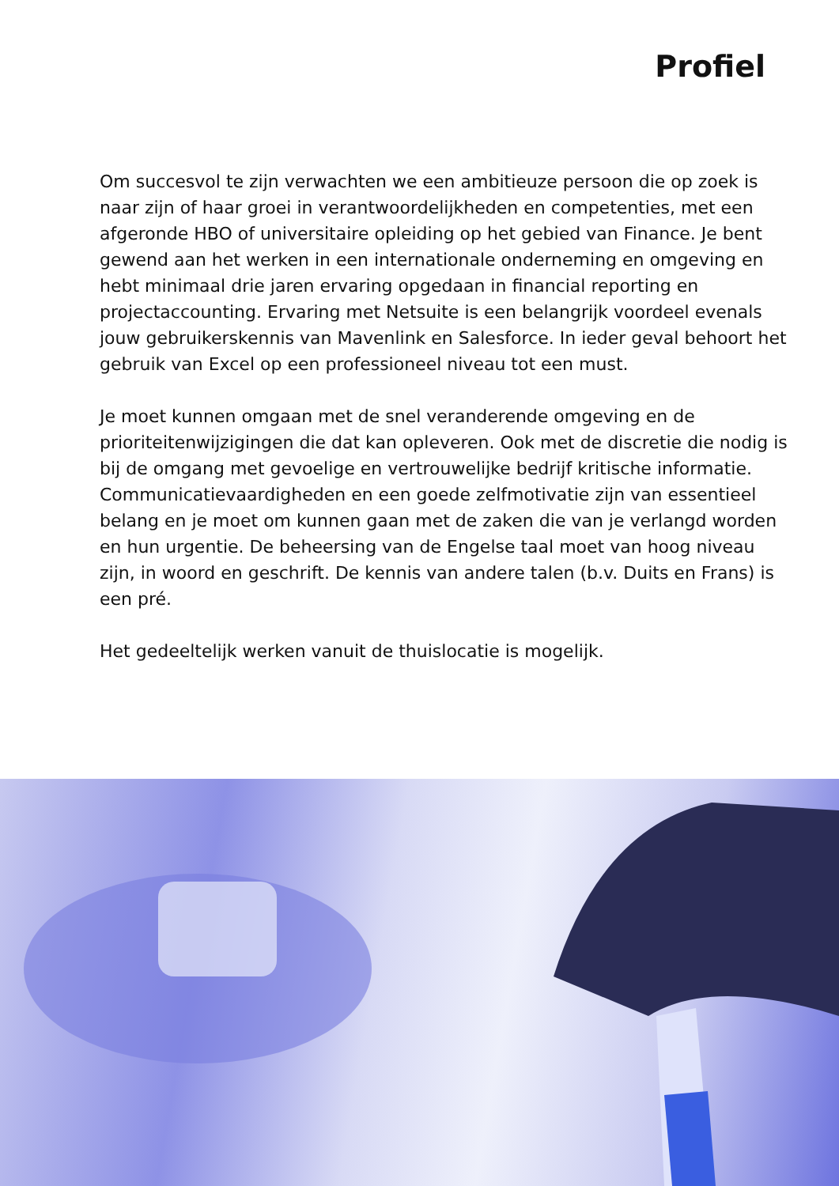Profiel
Om succesvol te zijn verwachten we een ambitieuze persoon die op zoek is naar zijn of haar groei in verantwoordelijkheden en competenties, met een afgeronde HBO of universitaire opleiding op het gebied van Finance. Je bent gewend aan het werken in een internationale onderneming en omgeving en hebt minimaal drie jaren ervaring opgedaan in financial reporting en projectaccounting. Ervaring met Netsuite is een belangrijk voordeel evenals jouw gebruikerskennis van Mavenlink en Salesforce. In ieder geval behoort het gebruik van Excel op een professioneel niveau tot een must.
Je moet kunnen omgaan met de snel veranderende omgeving en de prioriteitenwijzigingen die dat kan opleveren. Ook met de discretie die nodig is bij de omgang met gevoelige en vertrouwelijke bedrijf kritische informatie. Communicatievaardigheden en een goede zelfmotivatie zijn van essentieel belang en je moet om kunnen gaan met de zaken die van je verlangd worden en hun urgentie. De beheersing van de Engelse taal moet van hoog niveau zijn, in woord en geschrift. De kennis van andere talen (b.v. Duits en Frans) is een pré.
Het gedeeltelijk werken vanuit de thuislocatie is mogelijk.